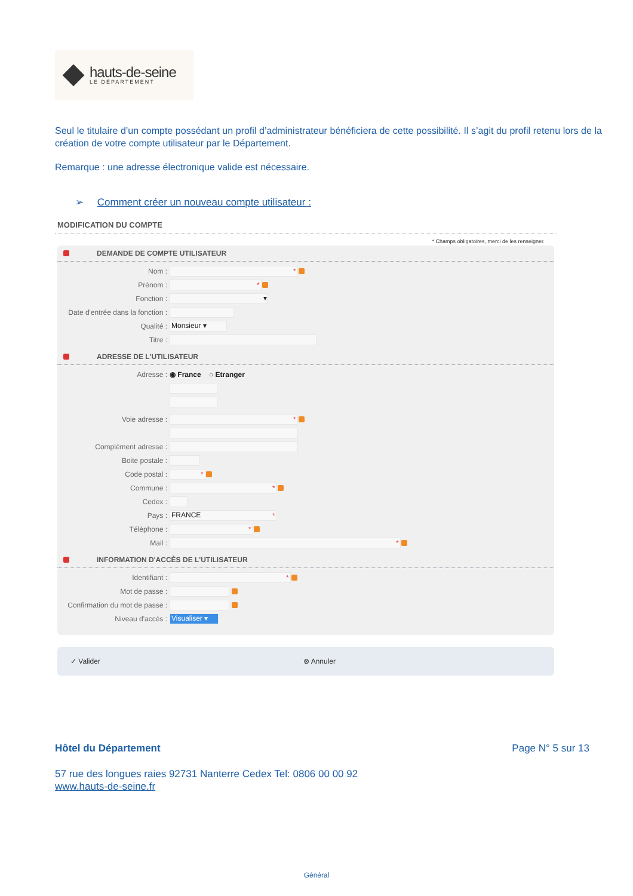hauts-de-seine
LE DÉPARTEMENT
Seul le titulaire d’un compte possédant un profil d’administrateur bénéficiera de cette possibilité. Il s’agit du profil retenu lors de la création de votre compte utilisateur par le Département.
Remarque : une adresse électronique valide est nécessaire.
➢ Comment créer un nouveau compte utilisateur :
MODIFICATION DU COMPTE
* Champs obligatoires, merci de les renseigner.
DEMANDE DE COMPTE UTILISATEUR
Nom : *
Prénom : *
Fonction : ▾
Date d'entrée dans la fonction :
Qualité : Monsieur ▾
Titre :
ADRESSE DE L'UTILISATEUR
Adresse : ◉ France ○ Etranger
Voie adresse : *
Complément adresse :
Boite postale :
Code postal : *
Commune : *
Cedex :
Pays : FRANCE *
Téléphone : *
Mail : *
INFORMATION D'ACCÈS DE L'UTILISATEUR
Identifiant : *
Mot de passe :
Confirmation du mot de passe :
Niveau d'accès : Visualiser ▾
✓ Valider ⊗ Annuler
Hôtel du Département Page N° 5 sur 13
57 rue des longues raies 92731 Nanterre Cedex Tel: 0806 00 00 92
www.hauts-de-seine.fr
Général